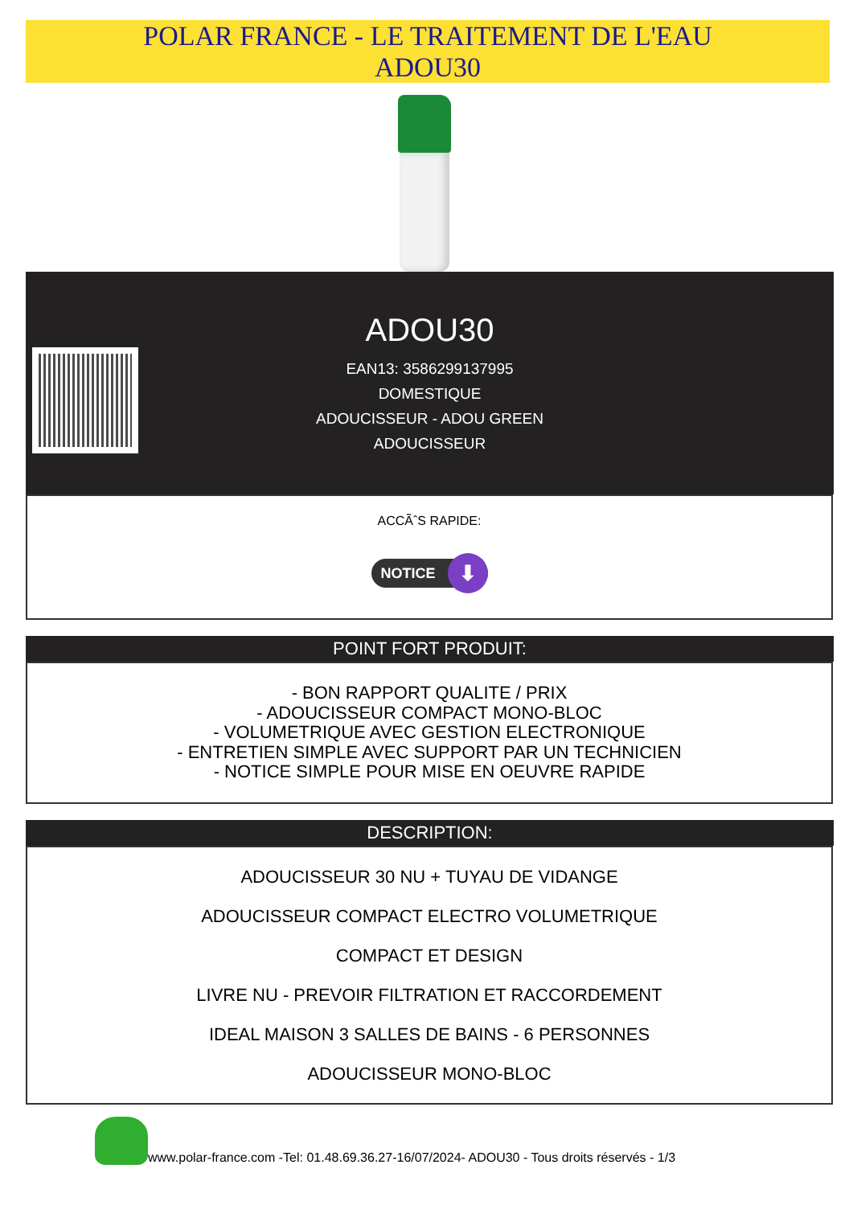POLAR FRANCE - LE TRAITEMENT DE L'EAU
ADOU30
ADOU30
EAN13: 3586299137995
DOMESTIQUE
ADOUCISSEUR - ADOU GREEN
ADOUCISSEUR
ACCÃˆS RAPIDE:
NOTICE ⬇
POINT FORT PRODUIT:
- BON RAPPORT QUALITE / PRIX
- ADOUCISSEUR COMPACT MONO-BLOC
- VOLUMETRIQUE AVEC GESTION ELECTRONIQUE
- ENTRETIEN SIMPLE AVEC SUPPORT PAR UN TECHNICIEN
- NOTICE SIMPLE POUR MISE EN OEUVRE RAPIDE
DESCRIPTION:
ADOUCISSEUR 30 NU + TUYAU DE VIDANGE
ADOUCISSEUR COMPACT ELECTRO VOLUMETRIQUE
COMPACT ET DESIGN
LIVRE NU - PREVOIR FILTRATION ET RACCORDEMENT
IDEAL MAISON 3 SALLES DE BAINS - 6 PERSONNES
ADOUCISSEUR MONO-BLOC
www.polar-france.com -Tel: 01.48.69.36.27-16/07/2024- ADOU30 - Tous droits réservés - 1/3